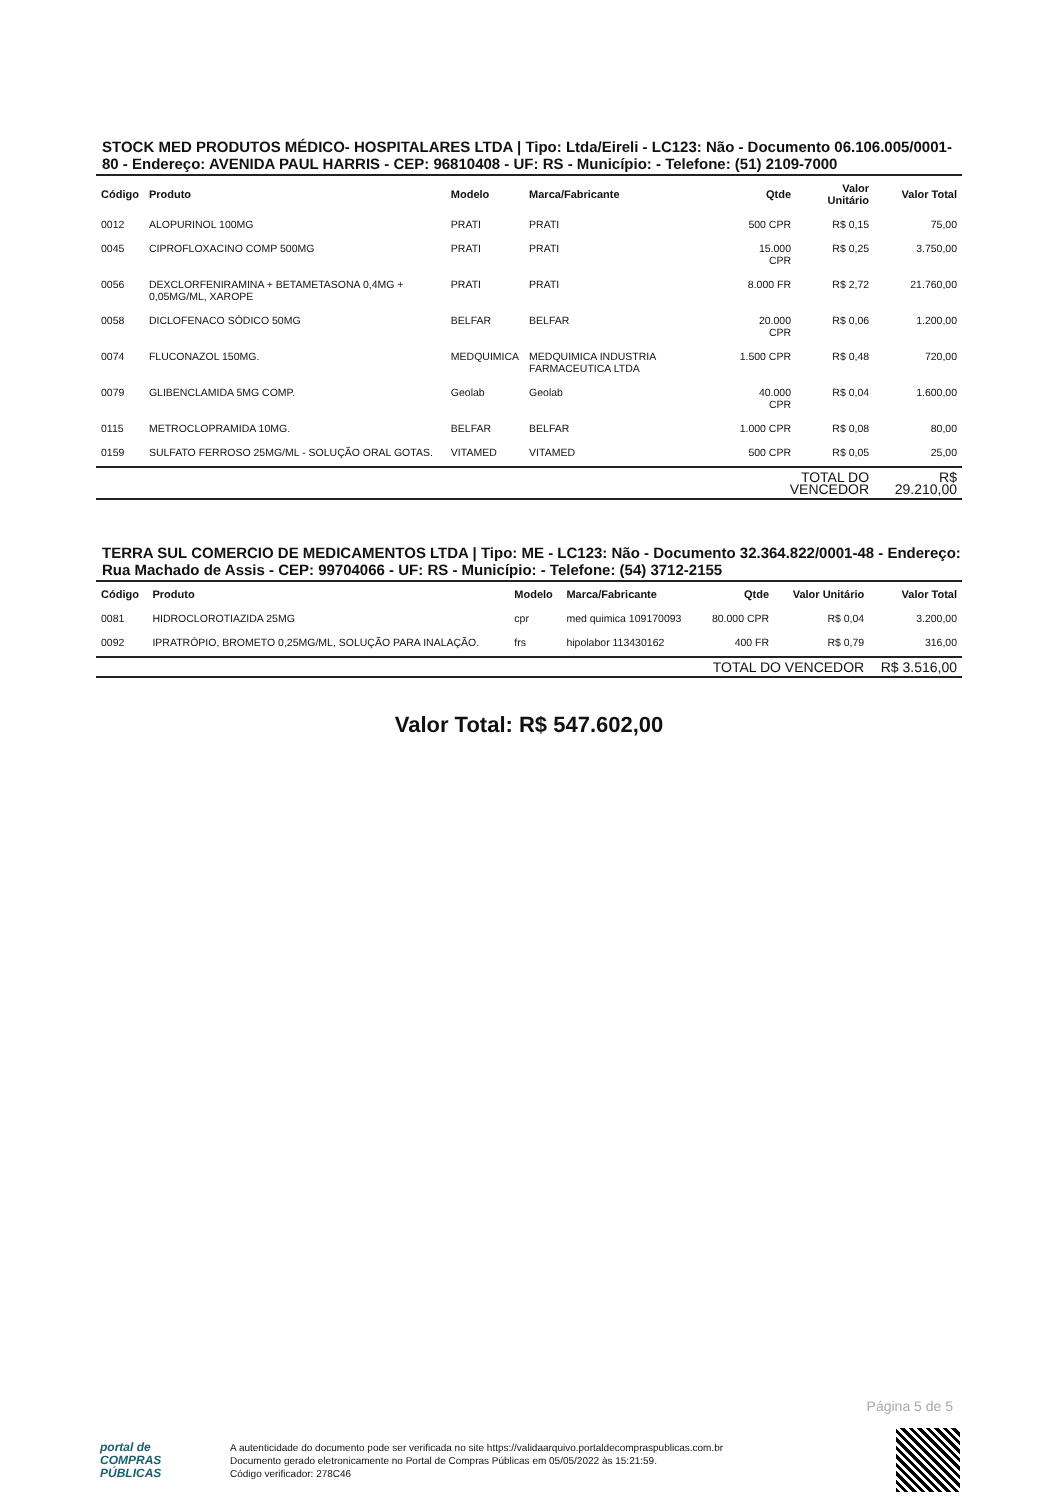STOCK MED PRODUTOS MÉDICO- HOSPITALARES LTDA | Tipo: Ltda/Eireli - LC123: Não - Documento 06.106.005/0001-80 - Endereço: AVENIDA PAUL HARRIS - CEP: 96810408 - UF: RS - Município: - Telefone: (51) 2109-7000
| Código | Produto | Modelo | Marca/Fabricante | Qtde | Valor Unitário | Valor Total |
| --- | --- | --- | --- | --- | --- | --- |
| 0012 | ALOPURINOL 100MG | PRATI | PRATI | 500 CPR | R$ 0,15 | 75,00 |
| 0045 | CIPROFLOXACINO COMP 500MG | PRATI | PRATI | 15.000 CPR | R$ 0,25 | 3.750,00 |
| 0056 | DEXCLORFENIRAMINA + BETAMETASONA 0,4MG + 0,05MG/ML, XAROPE | PRATI | PRATI | 8.000 FR | R$ 2,72 | 21.760,00 |
| 0058 | DICLOFENACO SÓDICO 50MG | BELFAR | BELFAR | 20.000 CPR | R$ 0,06 | 1.200,00 |
| 0074 | FLUCONAZOL 150MG. | MEDQUIMICA | MEDQUIMICA INDUSTRIA FARMACEUTICA LTDA | 1.500 CPR | R$ 0,48 | 720,00 |
| 0079 | GLIBENCLAMIDA 5MG COMP. | Geolab | Geolab | 40.000 CPR | R$ 0,04 | 1.600,00 |
| 0115 | METROCLOPRAMIDA 10MG. | BELFAR | BELFAR | 1.000 CPR | R$ 0,08 | 80,00 |
| 0159 | SULFATO FERROSO 25MG/ML - SOLUÇÃO ORAL GOTAS. | VITAMED | VITAMED | 500 CPR | R$ 0,05 | 25,00 |
| | | | | TOTAL DO VENCEDOR | | R$ 29.210,00 |
TERRA SUL COMERCIO DE MEDICAMENTOS LTDA | Tipo: ME - LC123: Não - Documento 32.364.822/0001-48 - Endereço: Rua Machado de Assis - CEP: 99704066 - UF: RS - Município: - Telefone: (54) 3712-2155
| Código | Produto | Modelo | Marca/Fabricante | Qtde | Valor Unitário | Valor Total |
| --- | --- | --- | --- | --- | --- | --- |
| 0081 | HIDROCLOROTIAZIDA 25MG | cpr | med quimica 109170093 | 80.000 CPR | R$ 0,04 | 3.200,00 |
| 0092 | IPRATRÓPIO, BROMETO 0,25MG/ML, SOLUÇÃO PARA INALAÇÃO. | frs | hipolabor 113430162 | 400 FR | R$ 0,79 | 316,00 |
| | | | | TOTAL DO VENCEDOR | | R$ 3.516,00 |
Valor Total: R$ 547.602,00
Página 5 de 5
portal de
COMPRAS
PÚBLICAS
A autenticidade do documento pode ser verificada no site https://validaarquivo.portaldecompraspublicas.com.br
Documento gerado eletronicamente no Portal de Compras Públicas em 05/05/2022 às 15:21:59.
Código verificador: 278C46